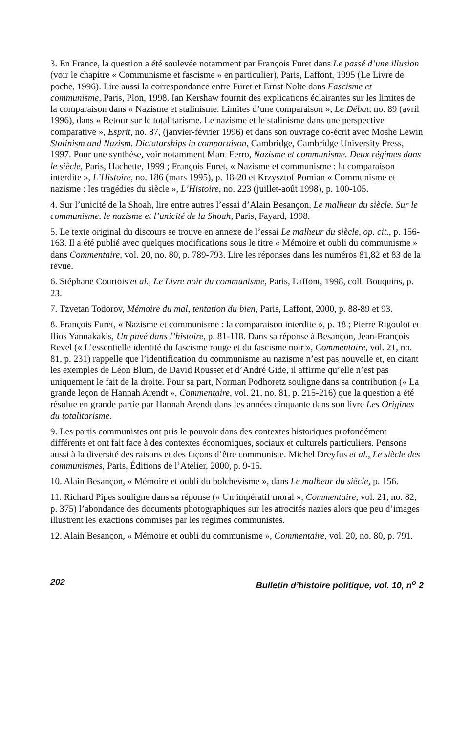3. En France, la question a été soulevée notamment par François Furet dans Le passé d’une illusion (voir le chapitre « Communisme et fascisme » en particulier), Paris, Laffont, 1995 (Le Livre de poche, 1996). Lire aussi la correspondance entre Furet et Ernst Nolte dans Fascisme et communisme, Paris, Plon, 1998. Ian Kershaw fournit des explications éclairantes sur les limites de la comparaison dans « Nazisme et stalinisme. Limites d’une comparaison », Le Débat, no. 89 (avril 1996), dans « Retour sur le totalitarisme. Le nazisme et le stalinisme dans une perspective comparative », Esprit, no. 87, (janvier-février 1996) et dans son ouvrage co-écrit avec Moshe Lewin Stalinism and Nazism. Dictatorships in comparaison, Cambridge, Cambridge University Press, 1997. Pour une synthèse, voir notamment Marc Ferro, Nazisme et communisme. Deux régimes dans le siècle, Paris, Hachette, 1999 ; François Furet, « Nazisme et communisme : la comparaison interdite », L’Histoire, no. 186 (mars 1995), p. 18-20 et Krzysztof Pomian « Communisme et nazisme : les tragédies du siècle », L’Histoire, no. 223 (juillet-août 1998), p. 100-105.
4. Sur l’unicité de la Shoah, lire entre autres l’essai d’Alain Besançon, Le malheur du siècle. Sur le communisme, le nazisme et l’unicité de la Shoah, Paris, Fayard, 1998.
5. Le texte original du discours se trouve en annexe de l’essai Le malheur du siècle, op. cit., p. 156-163. Il a été publié avec quelques modifications sous le titre « Mémoire et oubli du communisme » dans Commentaire, vol. 20, no. 80, p. 789-793. Lire les réponses dans les numéros 81,82 et 83 de la revue.
6. Stéphane Courtois et al., Le Livre noir du communisme, Paris, Laffont, 1998, coll. Bouquins, p. 23.
7. Tzvetan Todorov, Mémoire du mal, tentation du bien, Paris, Laffont, 2000, p. 88-89 et 93.
8. François Furet, « Nazisme et communisme : la comparaison interdite », p. 18 ; Pierre Rigoulot et Ilios Yannakakis, Un pavé dans l’histoire, p. 81-118. Dans sa réponse à Besançon, Jean-François Revel (« L’essentielle identité du fascisme rouge et du fascisme noir », Commentaire, vol. 21, no. 81, p. 231) rappelle que l’identification du communisme au nazisme n’est pas nouvelle et, en citant les exemples de Léon Blum, de David Rousset et d’André Gide, il affirme qu’elle n’est pas uniquement le fait de la droite. Pour sa part, Norman Podhoretz souligne dans sa contribution (« La grande leçon de Hannah Arendt », Commentaire, vol. 21, no. 81, p. 215-216) que la question a été résolue en grande partie par Hannah Arendt dans les années cinquante dans son livre Les Origines du totalitarisme.
9. Les partis communistes ont pris le pouvoir dans des contextes historiques profondément différents et ont fait face à des contextes économiques, sociaux et culturels particuliers. Pensons aussi à la diversité des raisons et des façons d’être communiste. Michel Dreyfus et al., Le siècle des communismes, Paris, Éditions de l’Atelier, 2000, p. 9-15.
10. Alain Besançon, « Mémoire et oubli du bolchevisme », dans Le malheur du siècle, p. 156.
11. Richard Pipes souligne dans sa réponse (« Un impératif moral », Commentaire, vol. 21, no. 82, p. 375) l’abondance des documents photographiques sur les atrocités nazies alors que peu d’images illustrent les exactions commises par les régimes communistes.
12. Alain Besançon, « Mémoire et oubli du communisme », Commentaire, vol. 20, no. 80, p. 791.
202 Bulletin d’histoire politique, vol. 10, n<sup>o</sup> 2